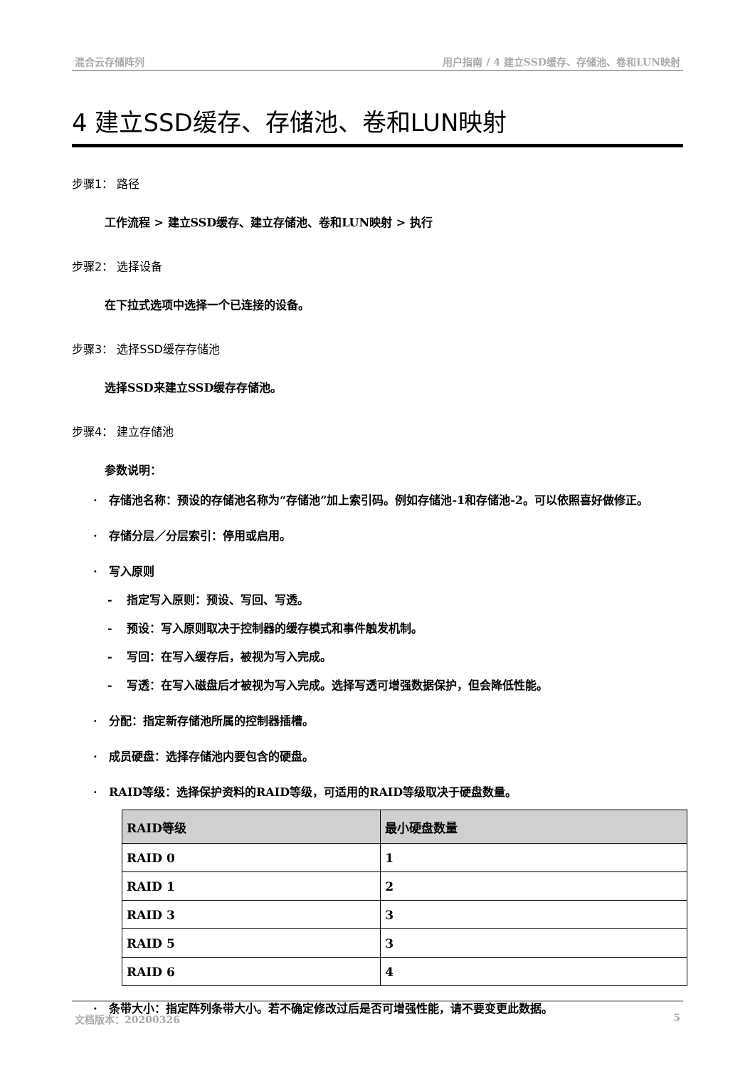混合云存储阵列 用户指南 / 4 建立SSD缓存、存储池、卷和LUN映射
4 建立SSD缓存、存储池、卷和LUN映射
步骤1： 路径
工作流程 > 建立SSD缓存、建立存储池、卷和LUN映射 > 执行
步骤2： 选择设备
在下拉式选项中选择一个已连接的设备。
步骤3： 选择SSD缓存存储池
选择SSD来建立SSD缓存存储池。
步骤4： 建立存储池
参数说明：
· 存储池名称：预设的存储池名称为“存储池”加上索引码。例如存储池-1和存储池-2。可以依照喜好做修正。
· 存储分层／分层索引：停用或启用。
· 写入原则
- 指定写入原则：预设、写回、写透。
- 预设：写入原则取决于控制器的缓存模式和事件触发机制。
- 写回：在写入缓存后，被视为写入完成。
- 写透：在写入磁盘后才被视为写入完成。选择写透可增强数据保护，但会降低性能。
· 分配：指定新存储池所属的控制器插槽。
· 成员硬盘：选择存储池内要包含的硬盘。
· RAID等级：选择保护资料的RAID等级，可适用的RAID等级取决于硬盘数量。
| RAID等级 | 最小硬盘数量 |
| --- | --- |
| RAID 0 | 1 |
| RAID 1 | 2 |
| RAID 3 | 3 |
| RAID 5 | 3 |
| RAID 6 | 4 |
· 条带大小：指定阵列条带大小。若不确定修改过后是否可增强性能，请不要变更此数据。
文档版本：20200326 5